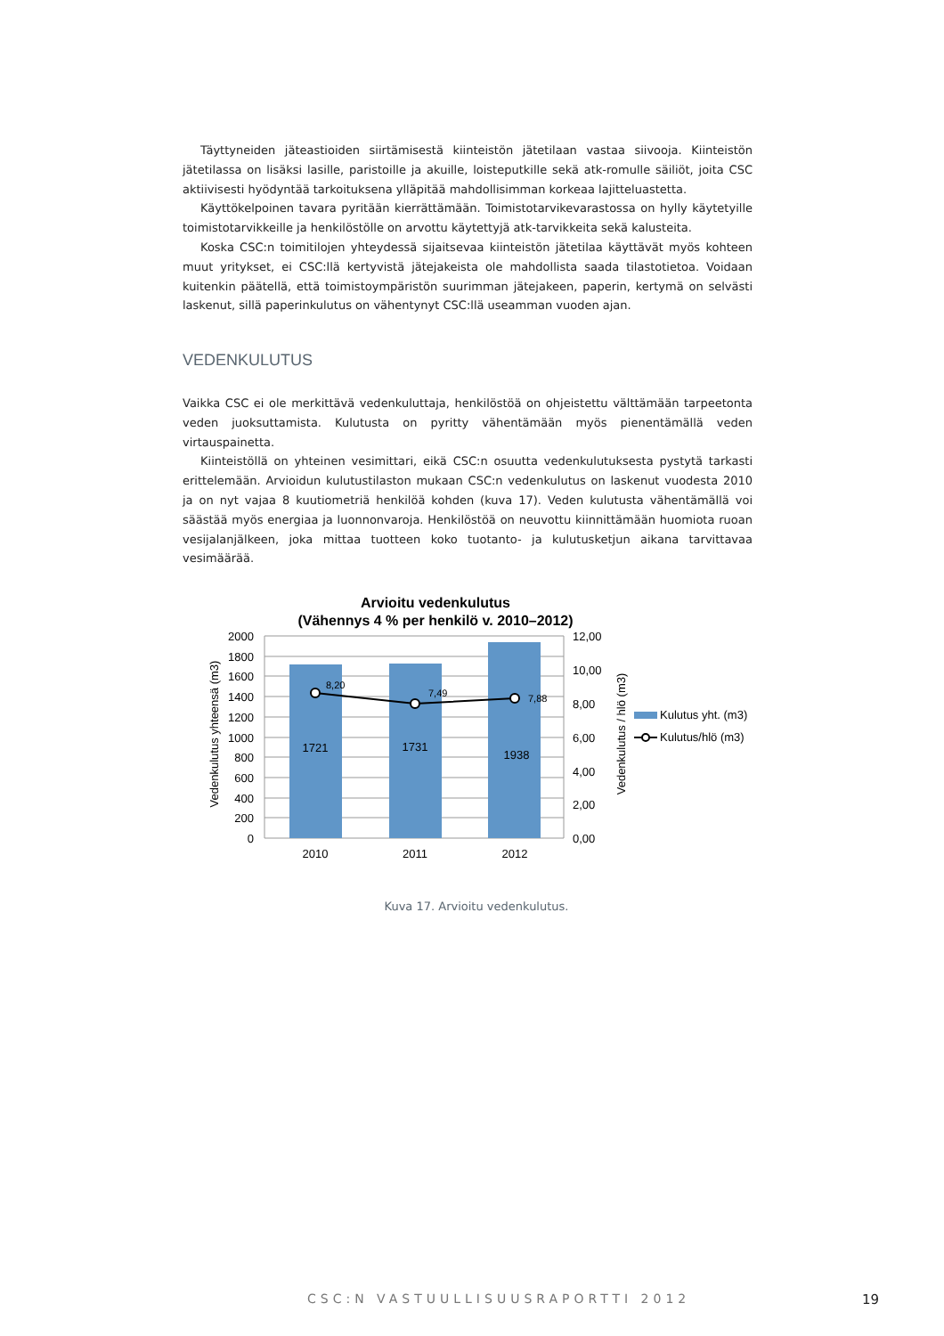Täyttyneiden jäteastioiden siirtämisestä kiinteistön jätetilaan vastaa siivooja. Kiinteistön jätetilassa on lisäksi lasille, paristoille ja akuille, loisteputkille sekä atk-romulle säiliöt, joita CSC aktiivisesti hyödyntää tarkoituksena ylläpitää mahdollisimman korkeaa lajitteluastetta.
Käyttökelpoinen tavara pyritään kierrättämään. Toimistotarvikevarastossa on hylly käytetyille toimistotarvikkeille ja henkilöstölle on arvottu käytettyjä atk-tarvikkeita sekä kalusteita.
Koska CSC:n toimitilojen yhteydessä sijaitsevaa kiinteistön jätetilaa käyttävät myös kohteen muut yritykset, ei CSC:llä kertyvistä jätejakeista ole mahdollista saada tilastotietoa. Voidaan kuitenkin päätellä, että toimistoympäristön suurimman jätejakeen, paperin, kertymä on selvästi laskenut, sillä paperinkulutus on vähentynyt CSC:llä useamman vuoden ajan.
VEDENKULUTUS
Vaikka CSC ei ole merkittävä vedenkuluttaja, henkilöstöä on ohjeistettu välttämään tarpeetonta veden juoksuttamista. Kulutusta on pyritty vähentämään myös pienentämällä veden virtauspainetta.
Kiinteistöllä on yhteinen vesimittari, eikä CSC:n osuutta vedenkulutuksesta pystytä tarkasti erittelemään. Arvioidun kulutustilaston mukaan CSC:n vedenkulutus on laskenut vuodesta 2010 ja on nyt vajaa 8 kuutiometriä henkilöä kohden (kuva 17). Veden kulutusta vähentämällä voi säästää myös energiaa ja luonnonvaroja. Henkilöstöä on neuvottu kiinnittämään huomiota ruoan vesijalanjälkeen, joka mittaa tuotteen koko tuotanto- ja kulutusketjun aikana tarvittavaa vesimäärää.
Arvioitu vedenkulutus
(Vähennys 4 % per henkilö v. 2010–2012)
8,20
7,49
7,88
1721
1731
1938
2000
1800
1600
1400
1200
1000
800
600
400
200
0
12,00
10,00
8,00
6,00
4,00
2,00
0,00
2010
2011
2012
Vedenkulutus yhteensä (m3)
Vedenkulutus / hlö (m3)
Kulutus yht. (m3)
Kulutus/hlö (m3)
Kuva 17. Arvioitu vedenkulutus.
CSC:N VASTUULLISUUSRAPORTTI 2012
19